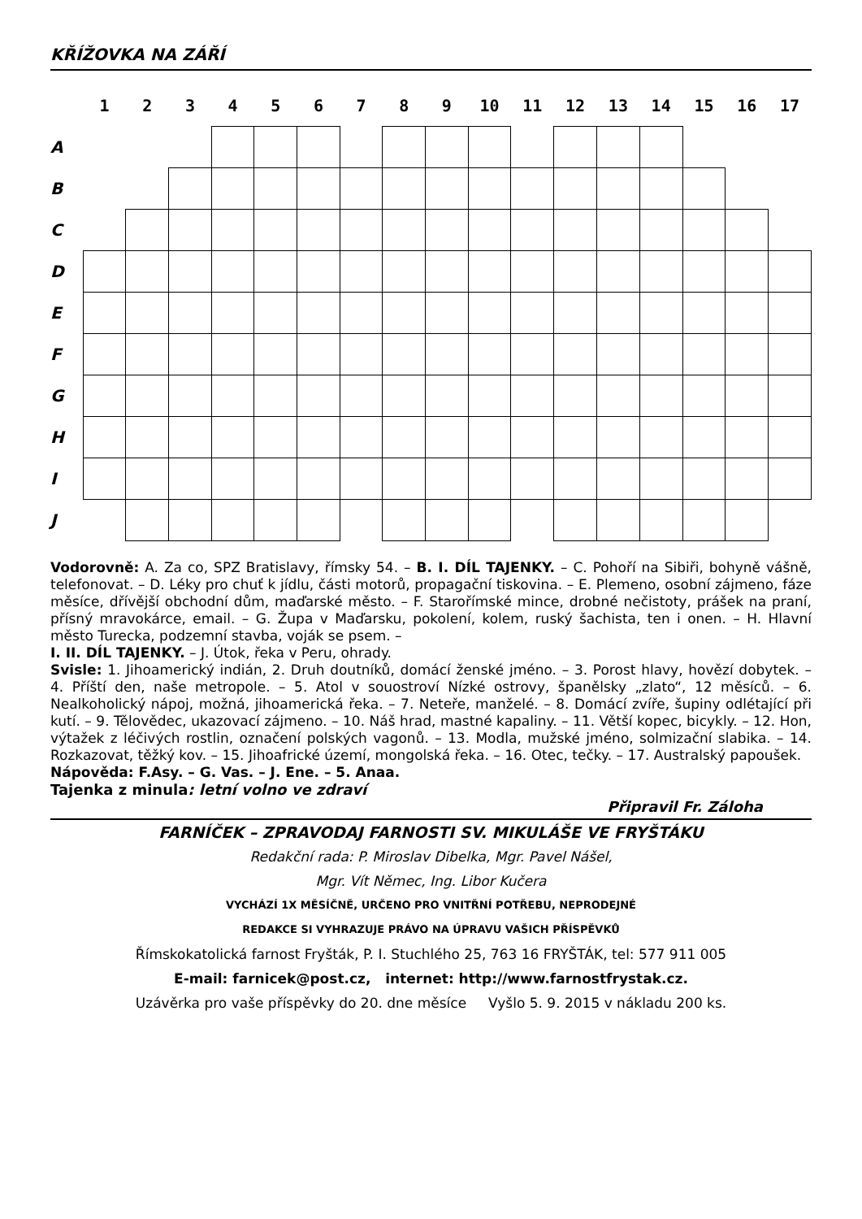KŘÍŽOVKA NA ZÁŘÍ
| | 1 | 2 | 3 | 4 | 5 | 6 | 7 | 8 | 9 | 10 | 11 | 12 | 13 | 14 | 15 | 16 | 17 |
| A | | | | | | | | | | | | | | | | | |
| B | | | | | | | | | | | | | | | | | |
| C | | | | | | | | | | | | | | | | | |
| D | | | | | | | | | | | | | | | | | |
| E | | | | | | | | | | | | | | | | | |
| F | | | | | | | | | | | | | | | | | |
| G | | | | | | | | | | | | | | | | | |
| H | | | | | | | | | | | | | | | | | |
| I | | | | | | | | | | | | | | | | | |
| J | | | | | | | | | | | | | | | | | |
Vodorovně: A. Za co, SPZ Bratislavy, římsky 54. – B. I. DÍL TAJENKY. – C. Pohoří na Sibiři, bohyně vášně, telefonovat. – D. Léky pro chuť k jídlu, části motorů, propagační tiskovina. – E. Plemeno, osobní zájmeno, fáze měsíce, dřívější obchodní dům, maďarské město. – F. Staroříms­ké mince, drobné nečistoty, prášek na praní, přísný mravokárce, email. – G. Župa v Maďarsku, pokolení, kolem, ruský šachista, ten i onen. – H. Hlavní město Turecka, podzemní stavba, voják se psem. –
I. II. DÍL TAJENKY. – J. Útok, řeka v Peru, ohrady.
Svisle: 1. Jihoamerický indián, 2. Druh doutníků, domácí ženské jméno. – 3. Porost hlavy, hovězí dobytek. – 4. Příští den, naše metropole. – 5. Atol v souostroví Nízké ostrovy, španělsky „zlato“, 12 měsíců. – 6. Nealkoholický nápoj, možná, jihoamerická řeka. – 7. Neteře, manželé. – 8. Domácí zvíře, šupiny odlétající při kutí. – 9. Tělovědec, ukazovací zájmeno. – 10. Náš hrad, mastné kapaliny. – 11. Větší kopec, bicykly. – 12. Hon, výtažek z léčivých rostlin, označení polských vagonů. – 13. Modla, mužské jméno, solmizační slabika. – 14. Rozkazovat, těžký kov. – 15. Jihoafrické území, mongolská řeka. – 16. Otec, tečky. – 17. Australský papoušek.
Nápověda: F.Asy. – G. Vas. – J. Ene. – 5. Anaa.
Tajenka z minula: letní volno ve zdraví
Připravil Fr. Záloha
FARNÍČEK – ZPRAVODAJ FARNOSTI SV. MIKULÁŠE VE FRYŠTÁKU
Redakční rada: P. Miroslav Dibelka, Mgr. Pavel Nášel,
Mgr. Vít Němec, Ing. Libor Kučera
VYCHÁZÍ 1X MĚSÍČNĚ, URČENO PRO VNITŘNÍ POTŘEBU, NEPRODEJNÉ
REDAKCE SI VYHRAZUJE PRÁVO NA ÚPRAVU VAŠICH PŘÍSPĚVKŮ
Římskokatolická farnost Fryšták, P. I. Stuchlého 25, 763 16 FRYŠTÁK, tel: 577 911 005
E-mail: farnicek@post.cz, internet: http://www.farnostfrystak.cz.
Uzávěrka pro vaše příspěvky do 20. dne měsíce Vyšlo 5. 9. 2015 v nákladu 200 ks.